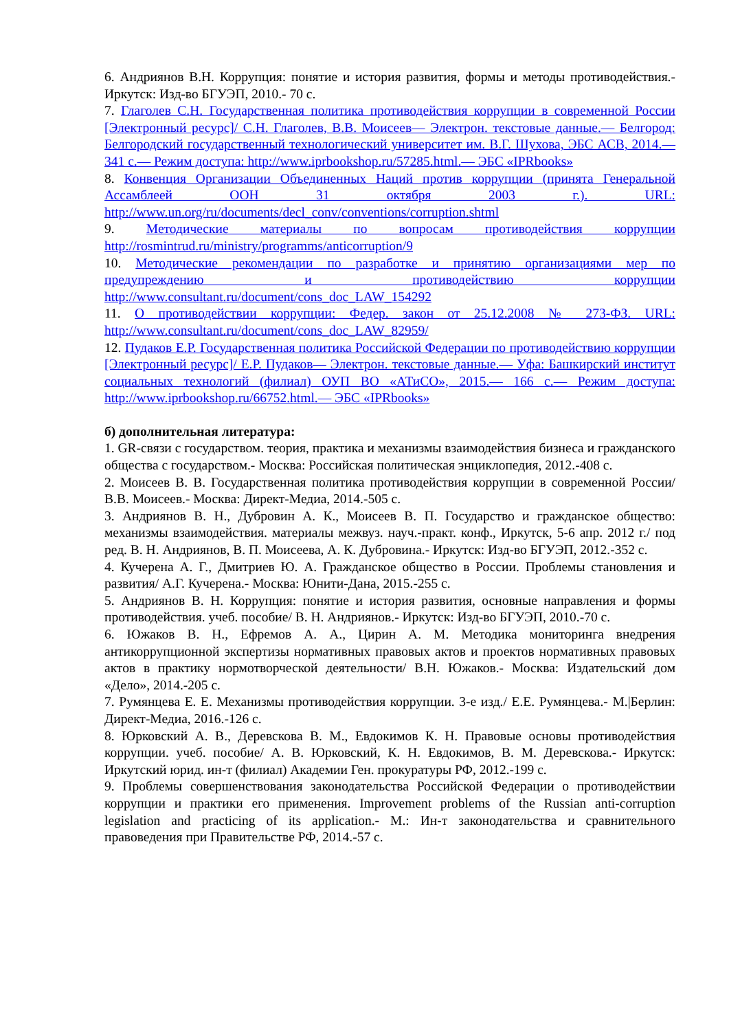6. Андриянов В.Н. Коррупция: понятие и история развития, формы и методы противодействия.- Иркутск: Изд-во БГУЭП, 2010.- 70 с.
7. Глаголев С.Н. Государственная политика противодействия коррупции в современной России [Электронный ресурс]/ С.Н. Глаголев, В.В. Моисеев— Электрон. текстовые данные.— Белгород: Белгородский государственный технологический университет им. В.Г. Шухова, ЭБС АСВ, 2014.— 341 с.— Режим доступа: http://www.iprbookshop.ru/57285.html.— ЭБС «IPRbooks»
8. Конвенция Организации Объединенных Наций против коррупции (принята Генеральной Ассамблеей ООН 31 октября 2003 г.). URL: http://www.un.org/ru/documents/decl_conv/conventions/corruption.shtml
9. Методические материалы по вопросам противодействия коррупции http://rosmintrud.ru/ministry/programms/anticorruption/9
10. Методические рекомендации по разработке и принятию организациями мер по предупреждению и противодействию коррупции http://www.consultant.ru/document/cons_doc_LAW_154292
11. О противодействии коррупции: Федер. закон от 25.12.2008 № 273-ФЗ. URL: http://www.consultant.ru/document/cons_doc_LAW_82959/
12. Пудаков Е.Р. Государственная политика Российской Федерации по противодействию коррупции [Электронный ресурс]/ Е.Р. Пудаков— Электрон. текстовые данные.— Уфа: Башкирский институт социальных технологий (филиал) ОУП ВО «АТиСО», 2015.— 166 с.— Режим доступа: http://www.iprbookshop.ru/66752.html.— ЭБС «IPRbooks»
б) дополнительная литература:
1. GR-связи с государством. теория, практика и механизмы взаимодействия бизнеса и гражданского общества с государством.- Москва: Российская политическая энциклопедия, 2012.-408 с.
2. Моисеев В. В. Государственная политика противодействия коррупции в современной России/ В.В. Моисеев.- Москва: Директ-Медиа, 2014.-505 с.
3. Андриянов В. Н., Дубровин А. К., Моисеев В. П. Государство и гражданское общество: механизмы взаимодействия. материалы межвуз. науч.-практ. конф., Иркутск, 5-6 апр. 2012 г./ под ред. В. Н. Андриянов, В. П. Моисеева, А. К. Дубровина.- Иркутск: Изд-во БГУЭП, 2012.-352 с.
4. Кучерена А. Г., Дмитриев Ю. А. Гражданское общество в России. Проблемы становления и развития/ А.Г. Кучерена.- Москва: Юнити-Дана, 2015.-255 с.
5. Андриянов В. Н. Коррупция: понятие и история развития, основные направления и формы противодействия. учеб. пособие/ В. Н. Андриянов.- Иркутск: Изд-во БГУЭП, 2010.-70 с.
6. Южаков В. Н., Ефремов А. А., Цирин А. М. Методика мониторинга внедрения антикоррупционной экспертизы нормативных правовых актов и проектов нормативных правовых актов в практику нормотворческой деятельности/ В.Н. Южаков.- Москва: Издательский дом «Дело», 2014.-205 с.
7. Румянцева Е. Е. Механизмы противодействия коррупции. 3-е изд./ Е.Е. Румянцева.- М.|Берлин: Директ-Медиа, 2016.-126 с.
8. Юрковский А. В., Деревскова В. М., Евдокимов К. Н. Правовые основы противодействия коррупции. учеб. пособие/ А. В. Юрковский, К. Н. Евдокимов, В. М. Деревскова.- Иркутск: Иркутский юрид. ин-т (филиал) Академии Ген. прокуратуры РФ, 2012.-199 с.
9. Проблемы совершенствования законодательства Российской Федерации о противодействии коррупции и практики его применения. Improvement problems of the Russian anti-corruption legislation and practicing of its application.- М.: Ин-т законодательства и сравнительного правоведения при Правительстве РФ, 2014.-57 с.